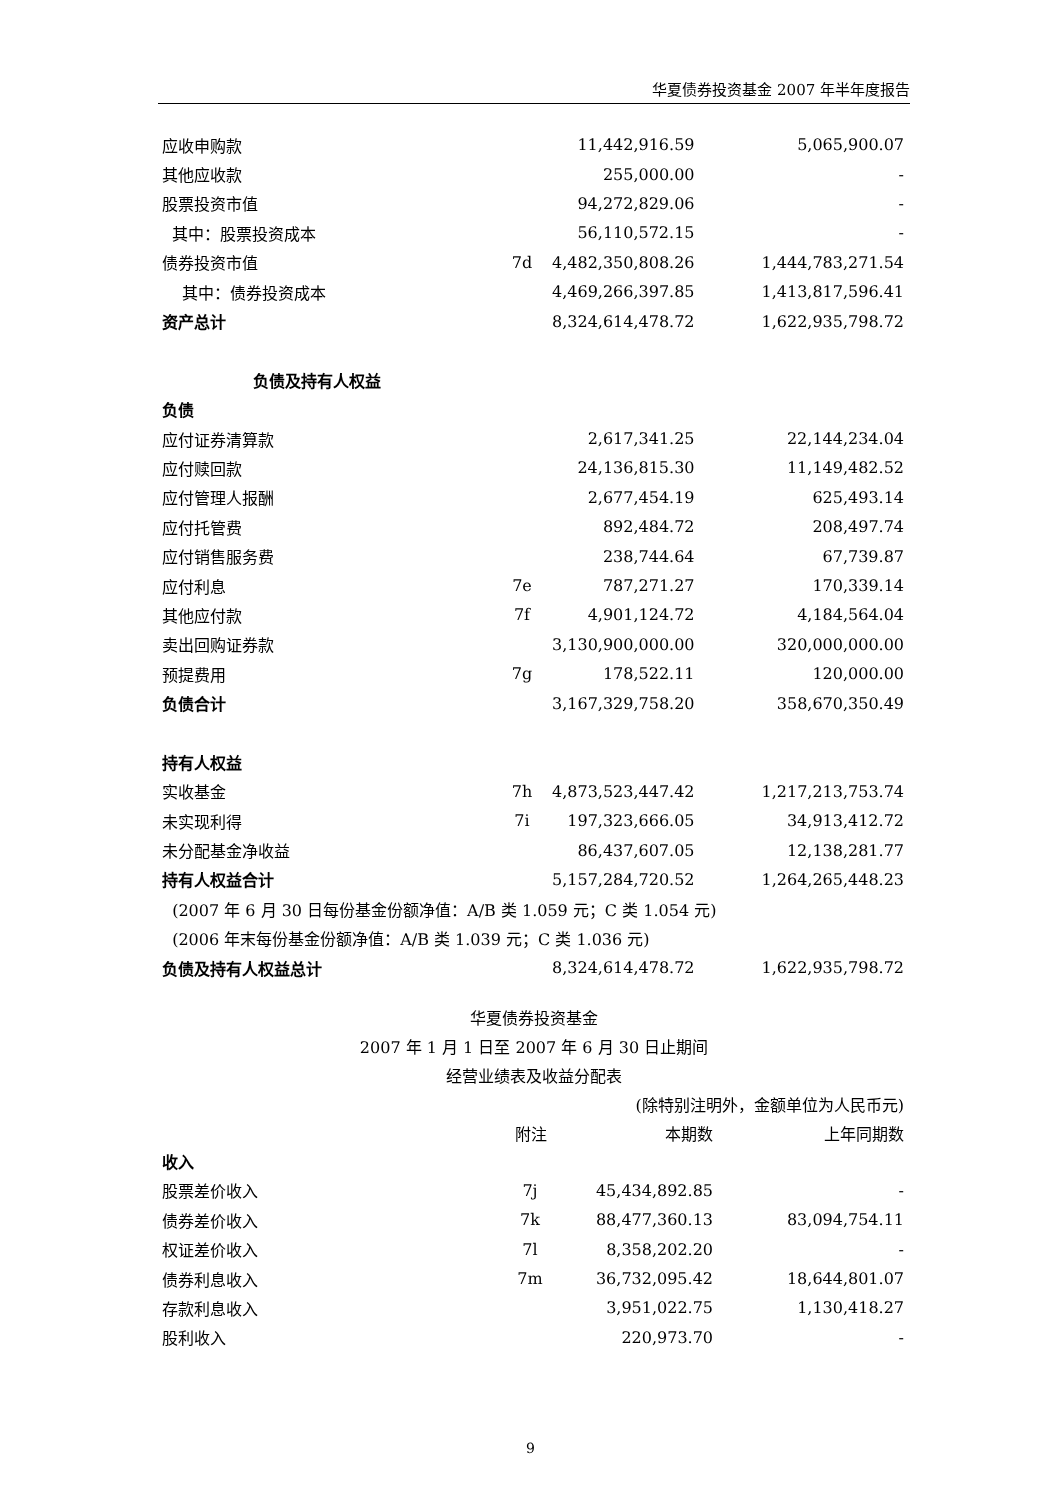华夏债券投资基金 2007 年半年度报告
| 应收申购款 | | 11,442,916.59 | 5,065,900.07 |
| 其他应收款 | | 255,000.00 | - |
| 股票投资市值 | | 94,272,829.06 | - |
| 其中：股票投资成本 | | 56,110,572.15 | - |
| 债券投资市值 | 7d | 4,482,350,808.26 | 1,444,783,271.54 |
| 其中：债券投资成本 | | 4,469,266,397.85 | 1,413,817,596.41 |
| 资产总计 | | 8,324,614,478.72 | 1,622,935,798.72 |
| 负债及持有人权益 | | | |
| 负债 | | | |
| 应付证券清算款 | | 2,617,341.25 | 22,144,234.04 |
| 应付赎回款 | | 24,136,815.30 | 11,149,482.52 |
| 应付管理人报酬 | | 2,677,454.19 | 625,493.14 |
| 应付托管费 | | 892,484.72 | 208,497.74 |
| 应付销售服务费 | | 238,744.64 | 67,739.87 |
| 应付利息 | 7e | 787,271.27 | 170,339.14 |
| 其他应付款 | 7f | 4,901,124.72 | 4,184,564.04 |
| 卖出回购证券款 | | 3,130,900,000.00 | 320,000,000.00 |
| 预提费用 | 7g | 178,522.11 | 120,000.00 |
| 负债合计 | | 3,167,329,758.20 | 358,670,350.49 |
| 持有人权益 | | | |
| 实收基金 | 7h | 4,873,523,447.42 | 1,217,213,753.74 |
| 未实现利得 | 7i | 197,323,666.05 | 34,913,412.72 |
| 未分配基金净收益 | | 86,437,607.05 | 12,138,281.77 |
| 持有人权益合计 | | 5,157,284,720.52 | 1,264,265,448.23 |
| (2007 年 6 月 30 日每份基金份额净值：A/B 类 1.059 元；C 类 1.054 元) | | | |
| (2006 年末每份基金份额净值：A/B 类 1.039 元；C 类 1.036 元) | | | |
| 负债及持有人权益总计 | | 8,324,614,478.72 | 1,622,935,798.72 |
华夏债券投资基金
2007 年 1 月 1 日至 2007 年 6 月 30 日止期间
经营业绩表及收益分配表
(除特别注明外，金额单位为人民币元)
| | 附注 | 本期数 | 上年同期数 |
| --- | --- | --- | --- |
| 收入 | | | |
| 股票差价收入 | 7j | 45,434,892.85 | - |
| 债券差价收入 | 7k | 88,477,360.13 | 83,094,754.11 |
| 权证差价收入 | 7l | 8,358,202.20 | - |
| 债券利息收入 | 7m | 36,732,095.42 | 18,644,801.07 |
| 存款利息收入 | | 3,951,022.75 | 1,130,418.27 |
| 股利收入 | | 220,973.70 | - |
9